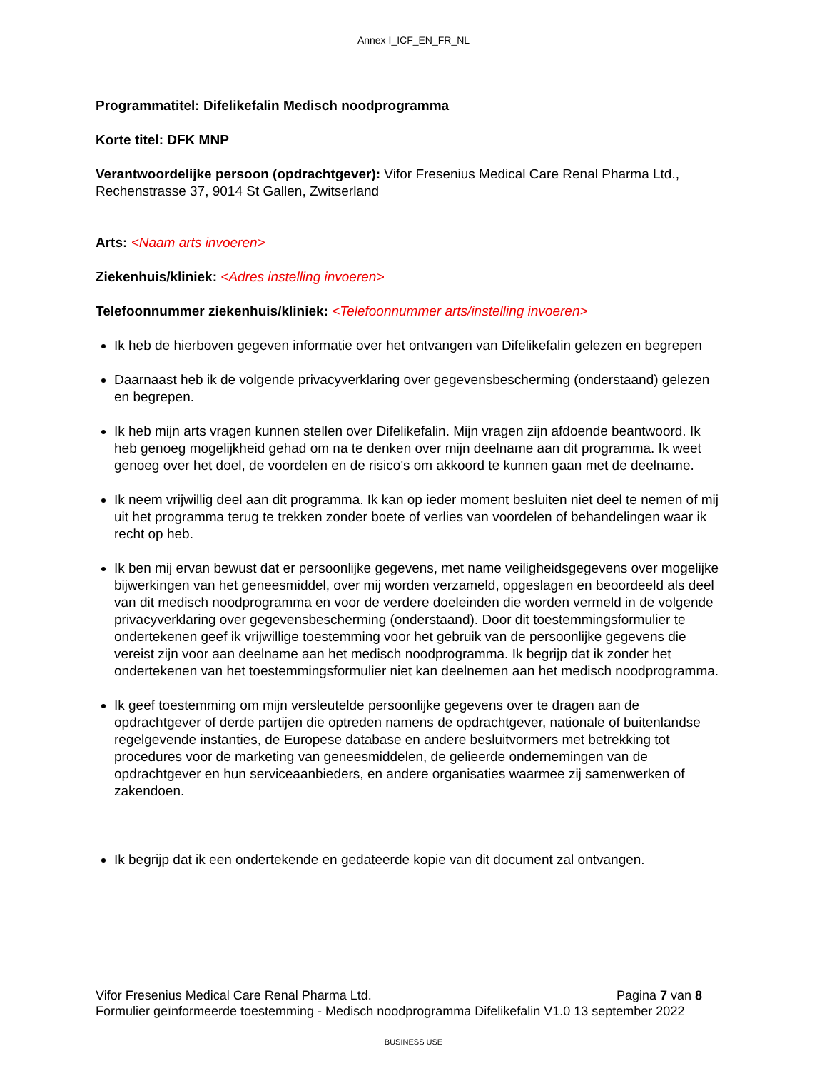Annex I_ICF_EN_FR_NL
Programmatitel: Difelikefalin Medisch noodprogramma
Korte titel: DFK MNP
Verantwoordelijke persoon (opdrachtgever): Vifor Fresenius Medical Care Renal Pharma Ltd., Rechenstrasse 37, 9014 St Gallen, Zwitserland
Arts: <Naam arts invoeren>
Ziekenhuis/kliniek: <Adres instelling invoeren>
Telefoonnummer ziekenhuis/kliniek: <Telefoonnummer arts/instelling invoeren>
Ik heb de hierboven gegeven informatie over het ontvangen van Difelikefalin gelezen en begrepen
Daarnaast heb ik de volgende privacyverklaring over gegevensbescherming (onderstaand) gelezen en begrepen.
Ik heb mijn arts vragen kunnen stellen over Difelikefalin. Mijn vragen zijn afdoende beantwoord. Ik heb genoeg mogelijkheid gehad om na te denken over mijn deelname aan dit programma. Ik weet genoeg over het doel, de voordelen en de risico's om akkoord te kunnen gaan met de deelname.
Ik neem vrijwillig deel aan dit programma. Ik kan op ieder moment besluiten niet deel te nemen of mij uit het programma terug te trekken zonder boete of verlies van voordelen of behandelingen waar ik recht op heb.
Ik ben mij ervan bewust dat er persoonlijke gegevens, met name veiligheidsgegevens over mogelijke bijwerkingen van het geneesmiddel, over mij worden verzameld, opgeslagen en beoordeeld als deel van dit medisch noodprogramma en voor de verdere doeleinden die worden vermeld in de volgende privacyverklaring over gegevensbescherming (onderstaand). Door dit toestemmingsformulier te ondertekenen geef ik vrijwillige toestemming voor het gebruik van de persoonlijke gegevens die vereist zijn voor aan deelname aan het medisch noodprogramma. Ik begrijp dat ik zonder het ondertekenen van het toestemmingsformulier niet kan deelnemen aan het medisch noodprogramma.
Ik geef toestemming om mijn versleutelde persoonlijke gegevens over te dragen aan de opdrachtgever of derde partijen die optreden namens de opdrachtgever, nationale of buitenlandse regelgevende instanties, de Europese database en andere besluitvormers met betrekking tot procedures voor de marketing van geneesmiddelen, de gelieerde ondernemingen van de opdrachtgever en hun serviceaanbieders, en andere organisaties waarmee zij samenwerken of zakendoen.
Ik begrijp dat ik een ondertekende en gedateerde kopie van dit document zal ontvangen.
Pagina 7 van 8 Vifor Fresenius Medical Care Renal Pharma Ltd.
Formulier geïnformeerde toestemming - Medisch noodprogramma Difelikefalin V1.0 13 september 2022
BUSINESS USE